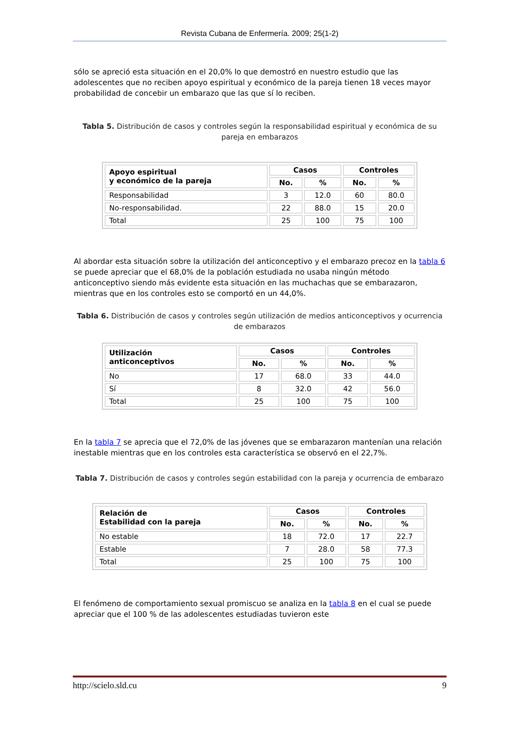Revista Cubana de Enfermería. 2009; 25(1-2)
sólo se apreció esta situación en el 20,0% lo que demostró en nuestro estudio que las adolescentes que no reciben apoyo espiritual y económico de la pareja tienen 18 veces mayor probabilidad de concebir un embarazo que las que sí lo reciben.
Tabla 5. Distribución de casos y controles según la responsabilidad espiritual y económica de su pareja en embarazos
| Apoyo espiritual y económico de la pareja | Casos | | Controles | |
| --- | --- | --- | --- | --- |
| | No. | % | No. | % |
| Responsabilidad | 3 | 12.0 | 60 | 80.0 |
| No-responsabilidad. | 22 | 88.0 | 15 | 20.0 |
| Total | 25 | 100 | 75 | 100 |
Al abordar esta situación sobre la utilización del anticonceptivo y el embarazo precoz en la tabla 6 se puede apreciar que el 68,0% de la población estudiada no usaba ningún método anticonceptivo siendo más evidente esta situación en las muchachas que se embarazaron, mientras que en los controles esto se comportó en un 44,0%.
Tabla 6. Distribución de casos y controles según utilización de medios anticonceptivos y ocurrencia de embarazos
| Utilización anticonceptivos | Casos | | Controles | |
| --- | --- | --- | --- | --- |
| | No. | % | No. | % |
| No | 17 | 68.0 | 33 | 44.0 |
| Sí | 8 | 32.0 | 42 | 56.0 |
| Total | 25 | 100 | 75 | 100 |
En la tabla 7 se aprecia que el 72,0% de las jóvenes que se embarazaron mantenían una relación inestable mientras que en los controles esta característica se observó en el 22,7%.
Tabla 7. Distribución de casos y controles según estabilidad con la pareja y ocurrencia de embarazo
| Relación de Estabilidad con la pareja | Casos | | Controles | |
| --- | --- | --- | --- | --- |
| | No. | % | No. | % |
| No estable | 18 | 72.0 | 17 | 22.7 |
| Estable | 7 | 28.0 | 58 | 77.3 |
| Total | 25 | 100 | 75 | 100 |
El fenómeno de comportamiento sexual promiscuo se analiza en la tabla 8 en el cual se puede apreciar que el 100 % de las adolescentes estudiadas tuvieron este
http://scielo.sld.cu 9